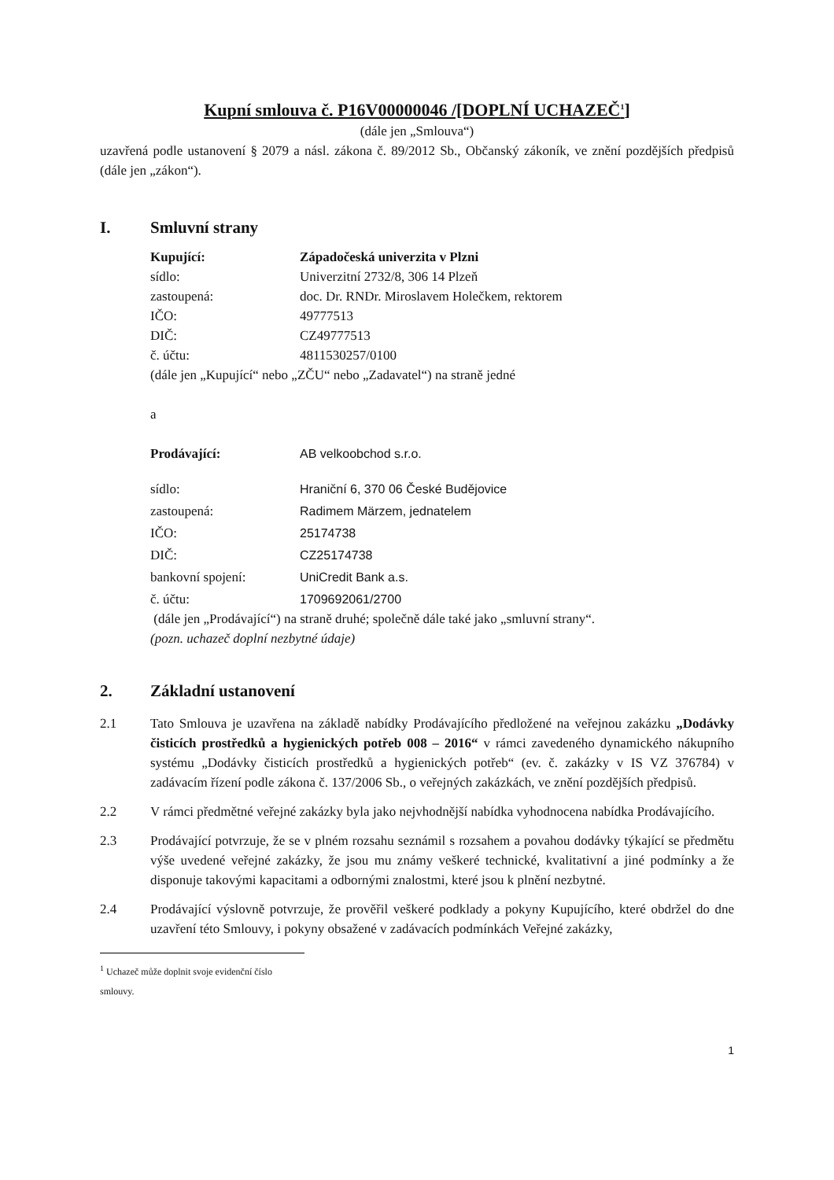Kupní smlouva č. P16V00000046 /[DOPLNÍ UCHAZEČ<sup>1</sup>]
(dále jen „Smlouva“)
uzavřená podle ustanovení § 2079 a násl. zákona č. 89/2012 Sb., Občanský zákoník, ve znění pozdějších předpisů (dále jen „zákon“).
I. Smluvní strany
Kupující: Západočeská univerzita v Plzni
sídlo: Univerzitní 2732/8, 306 14 Plzeň
zastoupená: doc. Dr. RNDr. Miroslavem Holečkem, rektorem
IČO: 49777513
DIČ: CZ49777513
č. účtu: 4811530257/0100
(dále jen „Kupující“ nebo „ZČU“ nebo „Zadavatel“) na straně jedné
a
Prodávající: AB velkoobchod s.r.o.
sídlo: Hraniční 6, 370 06 České Budějovice
zastoupená: Radimem Märzem, jednatelem
IČO: 25174738
DIČ: CZ25174738
bankovní spojení: UniCredit Bank a.s.
č. účtu: 1709692061/2700
(dále jen „Prodávající“) na straně druhé; společně dále také jako „smluvní strany“.
(pozn. uchazeč doplní nezbytné údaje)
2. Základní ustanovení
2.1 Tato Smlouva je uzavřena na základě nabídky Prodávajícího předložené na veřejnou zakázku „Dodávky čisticích prostředků a hygienických potřeb 008 – 2016“ v rámci zavedeného dynamického nákupního systému „Dodávky čisticích prostředků a hygienických potřeb“ (ev. č. zakázky v IS VZ 376784) v zadávacím řízení podle zákona č. 137/2006 Sb., o veřejných zakázkách, ve znění pozdějších předpisů.
2.2 V rámci předmětné veřejné zakázky byla jako nejvhodnější nabídka vyhodnocena nabídka Prodávajícího.
2.3 Prodávající potvrzuje, že se v plném rozsahu seznámil s rozsahem a povahou dodávky týkající se předmětu výše uvedené veřejné zakázky, že jsou mu známy veškeré technické, kvalitativní a jiné podmínky a že disponuje takovými kapacitami a odbornými znalostmi, které jsou k plnění nezbytné.
2.4 Prodávající výslovně potvrzuje, že prověřil veškeré podklady a pokyny Kupujícího, které obdržel do dne uzavření této Smlouvy, i pokyny obsažené v zadávacích podmínkách Veřejné zakázky,
<sup>1</sup> Uchazeč může doplnit svoje evidenční číslo smlouvy.
1